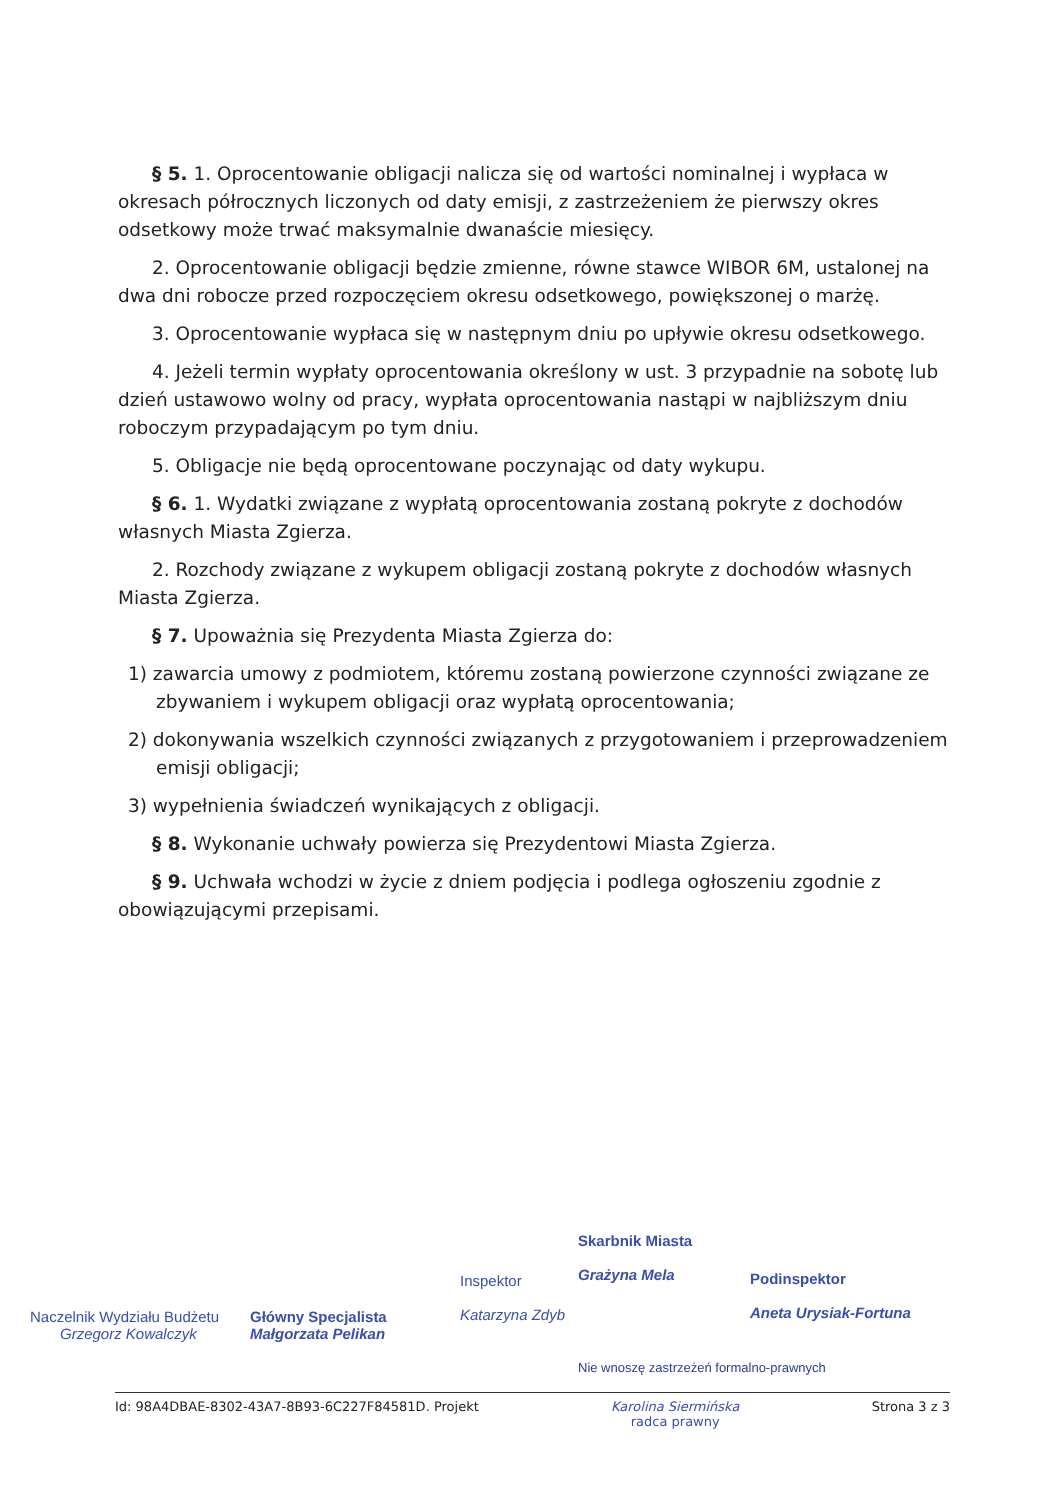§ 5. 1. Oprocentowanie obligacji nalicza się od wartości nominalnej i wypłaca w okresach półrocznych liczonych od daty emisji, z zastrzeżeniem że pierwszy okres odsetkowy może trwać maksymalnie dwanaście miesięcy.
2. Oprocentowanie obligacji będzie zmienne, równe stawce WIBOR 6M, ustalonej na dwa dni robocze przed rozpoczęciem okresu odsetkowego, powiększonej o marżę.
3. Oprocentowanie wypłaca się w następnym dniu po upływie okresu odsetkowego.
4. Jeżeli termin wypłaty oprocentowania określony w ust. 3 przypadnie na sobotę lub dzień ustawowo wolny od pracy, wypłata oprocentowania nastąpi w najbliższym dniu roboczym przypadającym po tym dniu.
5. Obligacje nie będą oprocentowane poczynając od daty wykupu.
§ 6. 1. Wydatki związane z wypłatą oprocentowania zostaną pokryte z dochodów własnych Miasta Zgierza.
2. Rozchody związane z wykupem obligacji zostaną pokryte z dochodów własnych Miasta Zgierza.
§ 7. Upoważnia się Prezydenta Miasta Zgierza do:
1) zawarcia umowy z podmiotem, któremu zostaną powierzone czynności związane ze zbywaniem i wykupem obligacji oraz wypłatą oprocentowania;
2) dokonywania wszelkich czynności związanych z przygotowaniem i przeprowadzeniem emisji obligacji;
3) wypełnienia świadczeń wynikających z obligacji.
§ 8. Wykonanie uchwały powierza się Prezydentowi Miasta Zgierza.
§ 9. Uchwała wchodzi w życie z dniem podjęcia i podlega ogłoszeniu zgodnie z obowiązującymi przepisami.
Naczelnik Wydziału Budżetu
Grzegorz Kowalczyk
Główny Specjalista
Małgorzata Pelikan
Inspektor
Katarzyna Zdyb
Skarbnik Miasta
Grażyna Mela
Podinspektor
Aneta Urysiak-Fortuna
Nie wnoszę zastrzeżeń formalno-prawnych
Id: 98A4DBAE-8302-43A7-8B93-6C227F84581D. Projekt Karolina Siermińska
radca prawny Strona 3 z 3